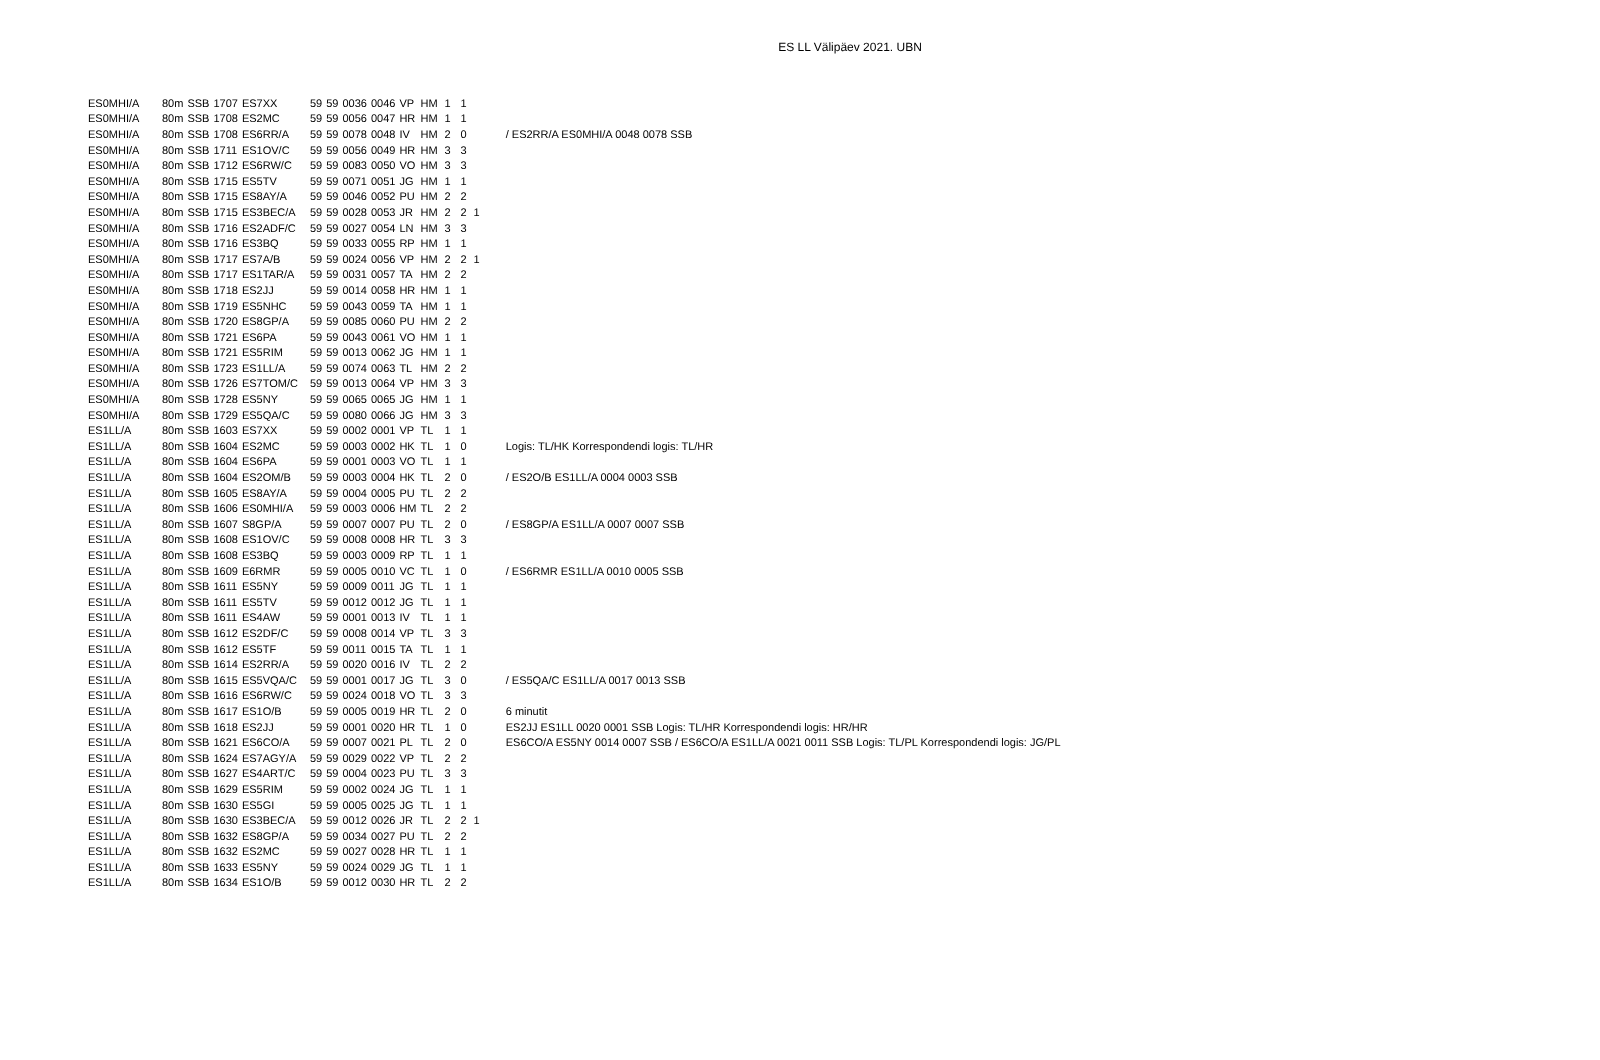ES LL Välipäev 2021. UBN
| ES0MHI/A | 80m | SSB | 1707 | ES7XX | 59 | 59 | 0036 | 0046 | VP | HM | 1 | 1 | | |
| ES0MHI/A | 80m | SSB | 1708 | ES2MC | 59 | 59 | 0056 | 0047 | HR | HM | 1 | 1 | | |
| ES0MHI/A | 80m | SSB | 1708 | ES6RR/A | 59 | 59 | 0078 | 0048 | IV | HM | 2 | 0 | | / ES2RR/A ES0MHI/A 0048 0078 SSB |
| ES0MHI/A | 80m | SSB | 1711 | ES1OV/C | 59 | 59 | 0056 | 0049 | HR | HM | 3 | 3 | | |
| ES0MHI/A | 80m | SSB | 1712 | ES6RW/C | 59 | 59 | 0083 | 0050 | VO | HM | 3 | 3 | | |
| ES0MHI/A | 80m | SSB | 1715 | ES5TV | 59 | 59 | 0071 | 0051 | JG | HM | 1 | 1 | | |
| ES0MHI/A | 80m | SSB | 1715 | ES8AY/A | 59 | 59 | 0046 | 0052 | PU | HM | 2 | 2 | | |
| ES0MHI/A | 80m | SSB | 1715 | ES3BEC/A | 59 | 59 | 0028 | 0053 | JR | HM | 2 | 2 | 1 | |
| ES0MHI/A | 80m | SSB | 1716 | ES2ADF/C | 59 | 59 | 0027 | 0054 | LN | HM | 3 | 3 | | |
| ES0MHI/A | 80m | SSB | 1716 | ES3BQ | 59 | 59 | 0033 | 0055 | RP | HM | 1 | 1 | | |
| ES0MHI/A | 80m | SSB | 1717 | ES7A/B | 59 | 59 | 0024 | 0056 | VP | HM | 2 | 2 | 1 | |
| ES0MHI/A | 80m | SSB | 1717 | ES1TAR/A | 59 | 59 | 0031 | 0057 | TA | HM | 2 | 2 | | |
| ES0MHI/A | 80m | SSB | 1718 | ES2JJ | 59 | 59 | 0014 | 0058 | HR | HM | 1 | 1 | | |
| ES0MHI/A | 80m | SSB | 1719 | ES5NHC | 59 | 59 | 0043 | 0059 | TA | HM | 1 | 1 | | |
| ES0MHI/A | 80m | SSB | 1720 | ES8GP/A | 59 | 59 | 0085 | 0060 | PU | HM | 2 | 2 | | |
| ES0MHI/A | 80m | SSB | 1721 | ES6PA | 59 | 59 | 0043 | 0061 | VO | HM | 1 | 1 | | |
| ES0MHI/A | 80m | SSB | 1721 | ES5RIM | 59 | 59 | 0013 | 0062 | JG | HM | 1 | 1 | | |
| ES0MHI/A | 80m | SSB | 1723 | ES1LL/A | 59 | 59 | 0074 | 0063 | TL | HM | 2 | 2 | | |
| ES0MHI/A | 80m | SSB | 1726 | ES7TOM/C | 59 | 59 | 0013 | 0064 | VP | HM | 3 | 3 | | |
| ES0MHI/A | 80m | SSB | 1728 | ES5NY | 59 | 59 | 0065 | 0065 | JG | HM | 1 | 1 | | |
| ES0MHI/A | 80m | SSB | 1729 | ES5QA/C | 59 | 59 | 0080 | 0066 | JG | HM | 3 | 3 | | |
| ES1LL/A | 80m | SSB | 1603 | ES7XX | 59 | 59 | 0002 | 0001 | VP | TL | 1 | 1 | | |
| ES1LL/A | 80m | SSB | 1604 | ES2MC | 59 | 59 | 0003 | 0002 | HK | TL | 1 | 0 | | Logis: TL/HK Korrespondendi logis: TL/HR |
| ES1LL/A | 80m | SSB | 1604 | ES6PA | 59 | 59 | 0001 | 0003 | VO | TL | 1 | 1 | | |
| ES1LL/A | 80m | SSB | 1604 | ES2OM/B | 59 | 59 | 0003 | 0004 | HK | TL | 2 | 0 | | / ES2O/B ES1LL/A 0004 0003 SSB |
| ES1LL/A | 80m | SSB | 1605 | ES8AY/A | 59 | 59 | 0004 | 0005 | PU | TL | 2 | 2 | | |
| ES1LL/A | 80m | SSB | 1606 | ES0MHI/A | 59 | 59 | 0003 | 0006 | HM | TL | 2 | 2 | | |
| ES1LL/A | 80m | SSB | 1607 | S8GP/A | 59 | 59 | 0007 | 0007 | PU | TL | 2 | 0 | | / ES8GP/A ES1LL/A 0007 0007 SSB |
| ES1LL/A | 80m | SSB | 1608 | ES1OV/C | 59 | 59 | 0008 | 0008 | HR | TL | 3 | 3 | | |
| ES1LL/A | 80m | SSB | 1608 | ES3BQ | 59 | 59 | 0003 | 0009 | RP | TL | 1 | 1 | | |
| ES1LL/A | 80m | SSB | 1609 | E6RMR | 59 | 59 | 0005 | 0010 | VC | TL | 1 | 0 | | / ES6RMR ES1LL/A 0010 0005 SSB |
| ES1LL/A | 80m | SSB | 1611 | ES5NY | 59 | 59 | 0009 | 0011 | JG | TL | 1 | 1 | | |
| ES1LL/A | 80m | SSB | 1611 | ES5TV | 59 | 59 | 0012 | 0012 | JG | TL | 1 | 1 | | |
| ES1LL/A | 80m | SSB | 1611 | ES4AW | 59 | 59 | 0001 | 0013 | IV | TL | 1 | 1 | | |
| ES1LL/A | 80m | SSB | 1612 | ES2DF/C | 59 | 59 | 0008 | 0014 | VP | TL | 3 | 3 | | |
| ES1LL/A | 80m | SSB | 1612 | ES5TF | 59 | 59 | 0011 | 0015 | TA | TL | 1 | 1 | | |
| ES1LL/A | 80m | SSB | 1614 | ES2RR/A | 59 | 59 | 0020 | 0016 | IV | TL | 2 | 2 | | |
| ES1LL/A | 80m | SSB | 1615 | ES5VQA/C | 59 | 59 | 0001 | 0017 | JG | TL | 3 | 0 | | / ES5QA/C ES1LL/A 0017 0013 SSB |
| ES1LL/A | 80m | SSB | 1616 | ES6RW/C | 59 | 59 | 0024 | 0018 | VO | TL | 3 | 3 | | |
| ES1LL/A | 80m | SSB | 1617 | ES1O/B | 59 | 59 | 0005 | 0019 | HR | TL | 2 | 0 | | 6 minutit |
| ES1LL/A | 80m | SSB | 1618 | ES2JJ | 59 | 59 | 0001 | 0020 | HR | TL | 1 | 0 | | ES2JJ ES1LL 0020 0001 SSB Logis: TL/HR Korrespondendi logis: HR/HR |
| ES1LL/A | 80m | SSB | 1621 | ES6CO/A | 59 | 59 | 0007 | 0021 | PL | TL | 2 | 0 | | ES6CO/A ES5NY 0014 0007 SSB / ES6CO/A ES1LL/A 0021 0011 SSB Logis: TL/PL Korrespondendi logis: JG/PL |
| ES1LL/A | 80m | SSB | 1624 | ES7AGY/A | 59 | 59 | 0029 | 0022 | VP | TL | 2 | 2 | | |
| ES1LL/A | 80m | SSB | 1627 | ES4ART/C | 59 | 59 | 0004 | 0023 | PU | TL | 3 | 3 | | |
| ES1LL/A | 80m | SSB | 1629 | ES5RIM | 59 | 59 | 0002 | 0024 | JG | TL | 1 | 1 | | |
| ES1LL/A | 80m | SSB | 1630 | ES5GI | 59 | 59 | 0005 | 0025 | JG | TL | 1 | 1 | | |
| ES1LL/A | 80m | SSB | 1630 | ES3BEC/A | 59 | 59 | 0012 | 0026 | JR | TL | 2 | 2 | 1 | |
| ES1LL/A | 80m | SSB | 1632 | ES8GP/A | 59 | 59 | 0034 | 0027 | PU | TL | 2 | 2 | | |
| ES1LL/A | 80m | SSB | 1632 | ES2MC | 59 | 59 | 0027 | 0028 | HR | TL | 1 | 1 | | |
| ES1LL/A | 80m | SSB | 1633 | ES5NY | 59 | 59 | 0024 | 0029 | JG | TL | 1 | 1 | | |
| ES1LL/A | 80m | SSB | 1634 | ES1O/B | 59 | 59 | 0012 | 0030 | HR | TL | 2 | 2 | | |